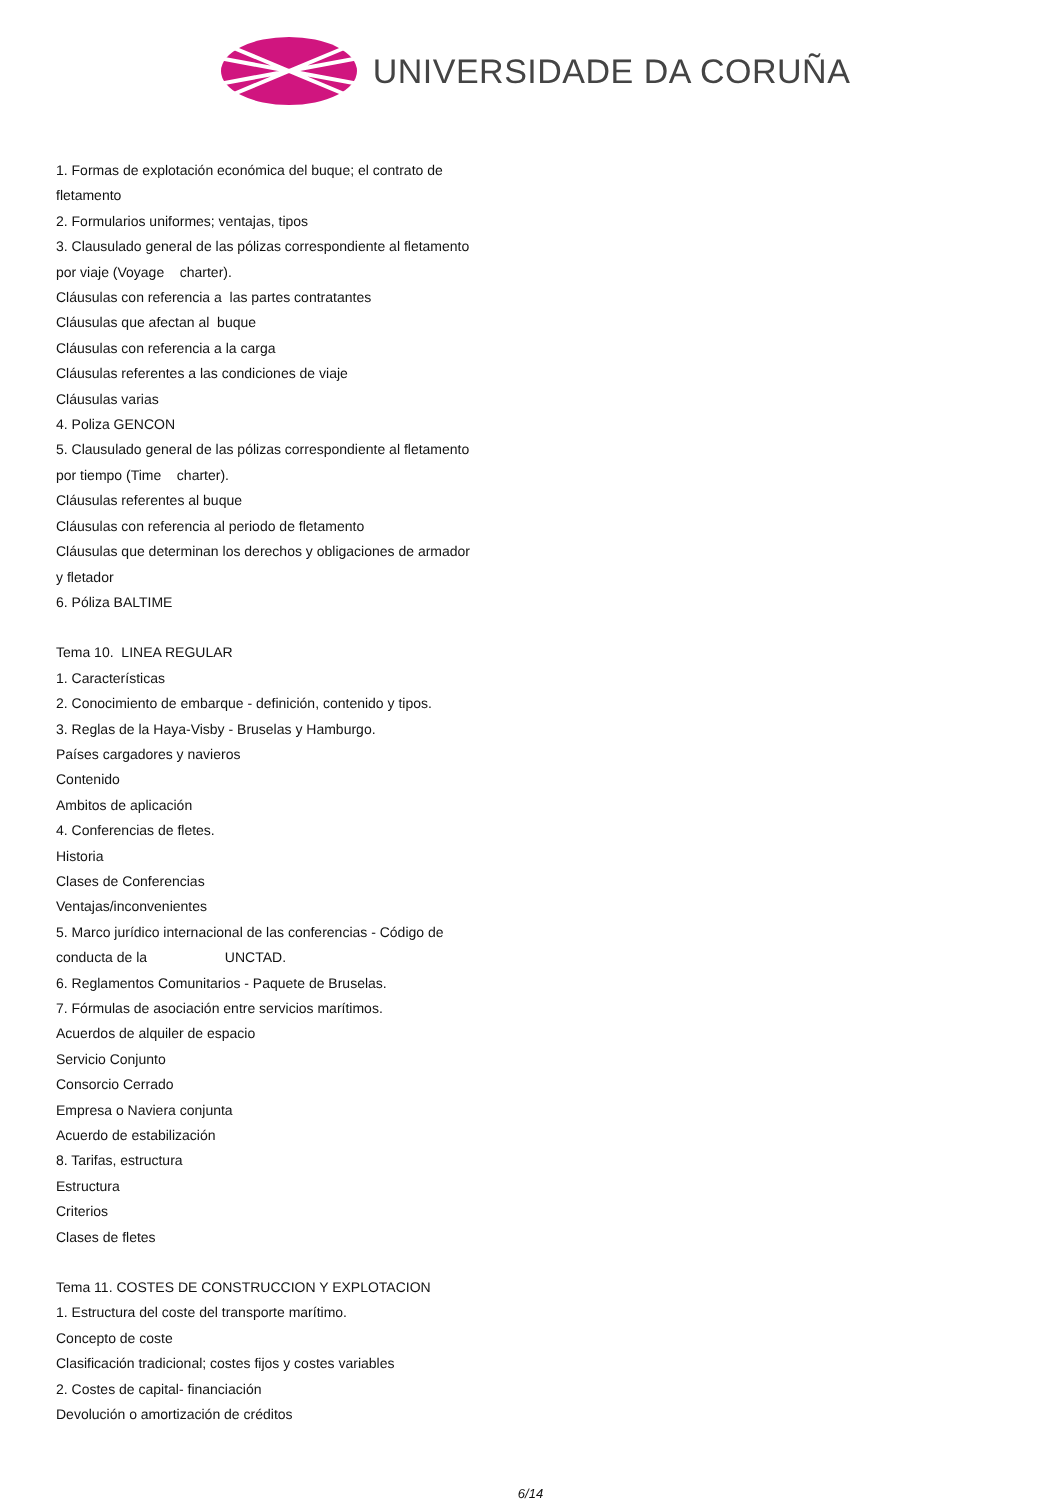UNIVERSIDADE DA CORUÑA
1. Formas de explotación económica del buque; el contrato de fletamento
2. Formularios uniformes; ventajas, tipos
3. Clausulado general de las pólizas correspondiente al fletamento por viaje (Voyage charter).
Cláusulas con referencia a las partes contratantes
Cláusulas que afectan al buque
Cláusulas con referencia a la carga
Cláusulas referentes a las condiciones de viaje
Cláusulas varias
4. Poliza GENCON
5. Clausulado general de las pólizas correspondiente al fletamento por tiempo (Time charter).
Cláusulas referentes al buque
Cláusulas con referencia al periodo de fletamento
Cláusulas que determinan los derechos y obligaciones de armador y fletador
6. Póliza BALTIME
Tema 10. LINEA REGULAR
1. Características
2. Conocimiento de embarque - definición, contenido y tipos.
3. Reglas de la Haya-Visby - Bruselas y Hamburgo.
Países cargadores y navieros
Contenido
Ambitos de aplicación
4. Conferencias de fletes.
Historia
Clases de Conferencias
Ventajas/inconvenientes
5. Marco jurídico internacional de las conferencias - Código de conducta de la UNCTAD.
6. Reglamentos Comunitarios - Paquete de Bruselas.
7. Fórmulas de asociación entre servicios marítimos.
Acuerdos de alquiler de espacio
Servicio Conjunto
Consorcio Cerrado
Empresa o Naviera conjunta
Acuerdo de estabilización
8. Tarifas, estructura
Estructura
Criterios
Clases de fletes
Tema 11. COSTES DE CONSTRUCCION Y EXPLOTACION
1. Estructura del coste del transporte marítimo.
Concepto de coste
Clasificación tradicional; costes fijos y costes variables
2. Costes de capital- financiación
Devolución o amortización de créditos
6/14